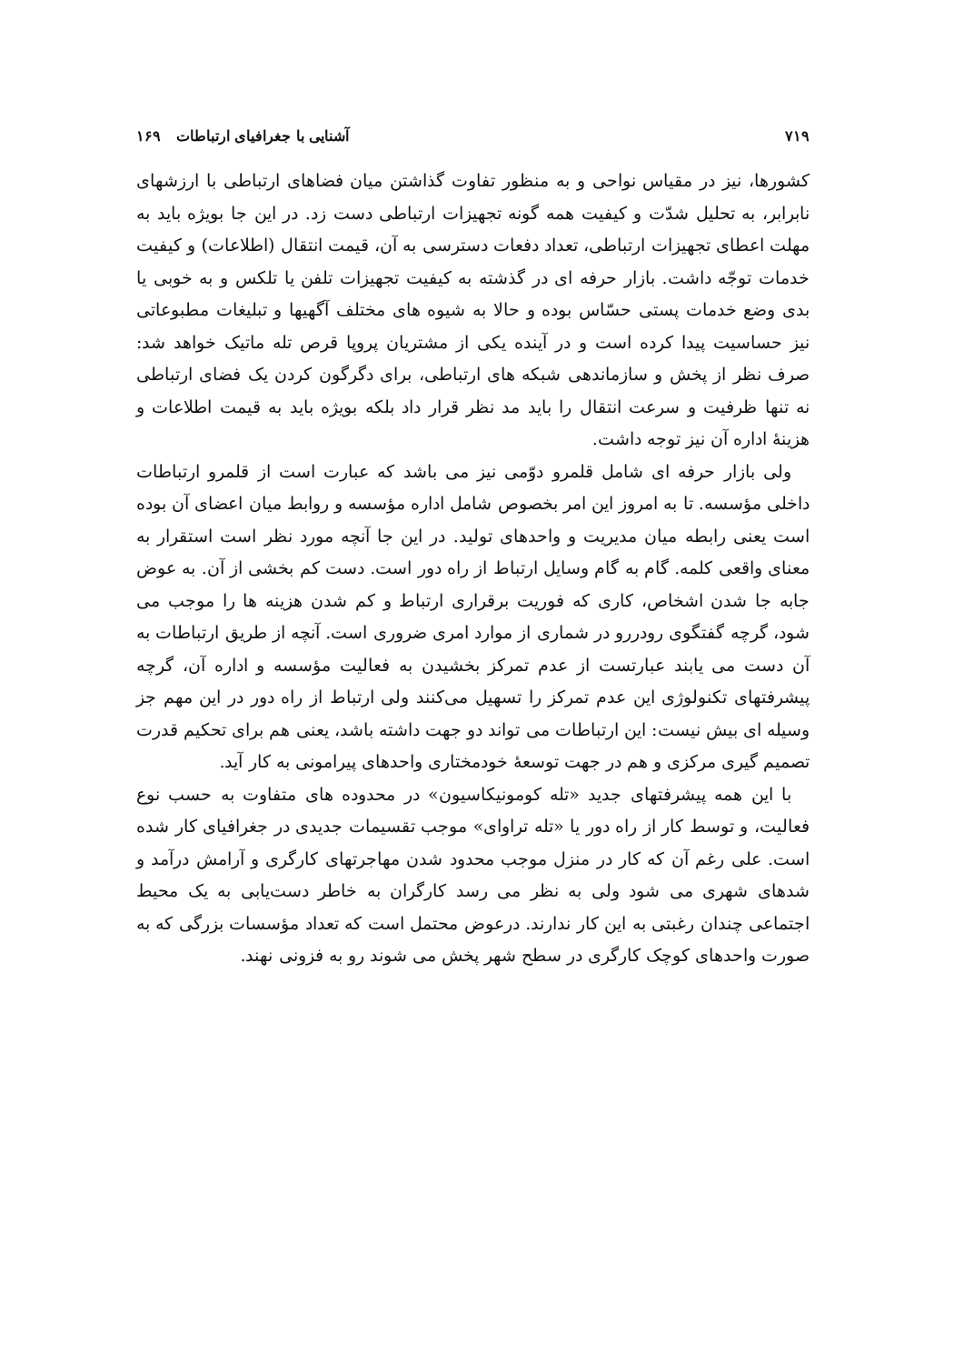۷۱۹ آشنایی با جغرافیای ارتباطات ۱۶۹
کشورها، نیز در مقیاس نواحی و به منظور تفاوت گذاشتن میان فضاهای ارتباطی با ارزشهای نابرابر، به تحلیل شدّت و کیفیت همه گونه تجهیزات ارتباطی دست زد. در این جا بویژه باید به مهلت اعطای تجهیزات ارتباطی، تعداد دفعات دسترسی به آن، قیمت انتقال (اطلاعات) و کیفیت خدمات توجّه داشت. بازار حرفه ای در گذشته به کیفیت تجهیزات تلفن یا تلکس و به خوبی یا بدی وضع خدمات پستی حسّاس بوده و حالا به شیوه های مختلف آگهیها و تبلیغات مطبوعاتی نیز حساسیت پیدا کرده است و در آینده یکی از مشتریان پروپا قرص تله ماتیک خواهد شد: صرف نظر از پخش و سازماندهی شبکه های ارتباطی، برای دگرگون کردن یک فضای ارتباطی نه تنها ظرفیت و سرعت انتقال را باید مد نظر قرار داد بلکه بویژه باید به قیمت اطلاعات و هزینهٔ اداره آن نیز توجه داشت.
ولی بازار حرفه ای شامل قلمرو دوّمی نیز می باشد که عبارت است از قلمرو ارتباطات داخلی مؤسسه. تا به امروز این امر بخصوص شامل اداره مؤسسه و روابط میان اعضای آن بوده است یعنی رابطه میان مدیریت و واحدهای تولید. در این جا آنچه مورد نظر است استقرار به معنای واقعی کلمه. گام به گام وسایل ارتباط از راه دور است. دست کم بخشی از آن. به عوض جابه جا شدن اشخاص، کاری که فوریت برقراری ارتباط و کم شدن هزینه ها را موجب می شود، گرچه گفتگوی رودررو در شماری از موارد امری ضروری است. آنچه از طریق ارتباطات به آن دست می یابند عبارتست از عدم تمرکز بخشیدن به فعالیت مؤسسه و اداره آن، گرچه پیشرفتهای تکنولوژی این عدم تمرکز را تسهیل می‌کنند ولی ارتباط از راه دور در این مهم جز وسیله ای بیش نیست: این ارتباطات می تواند دو جهت داشته باشد، یعنی هم برای تحکیم قدرت تصمیم گیری مرکزی و هم در جهت توسعهٔ خودمختاری واحدهای پیرامونی به کار آید.
با این همه پیشرفتهای جدید «تله کومونیکاسیون» در محدوده های متفاوت به حسب نوع فعالیت، و توسط کار از راه دور یا «تله تراوای» موجب تقسیمات جدیدی در جغرافیای کار شده است. علی رغم آن که کار در منزل موجب محدود شدن مهاجرتهای کارگری و آرامش درآمد و شدهای شهری می شود ولی به نظر می رسد کارگران به خاطر دست‌یابی به یک محیط اجتماعی چندان رغبتی به این کار ندارند. درعوض محتمل است که تعداد مؤسسات بزرگی که به صورت واحدهای کوچک کارگری در سطح شهر پخش می شوند رو به فزونی نهند.